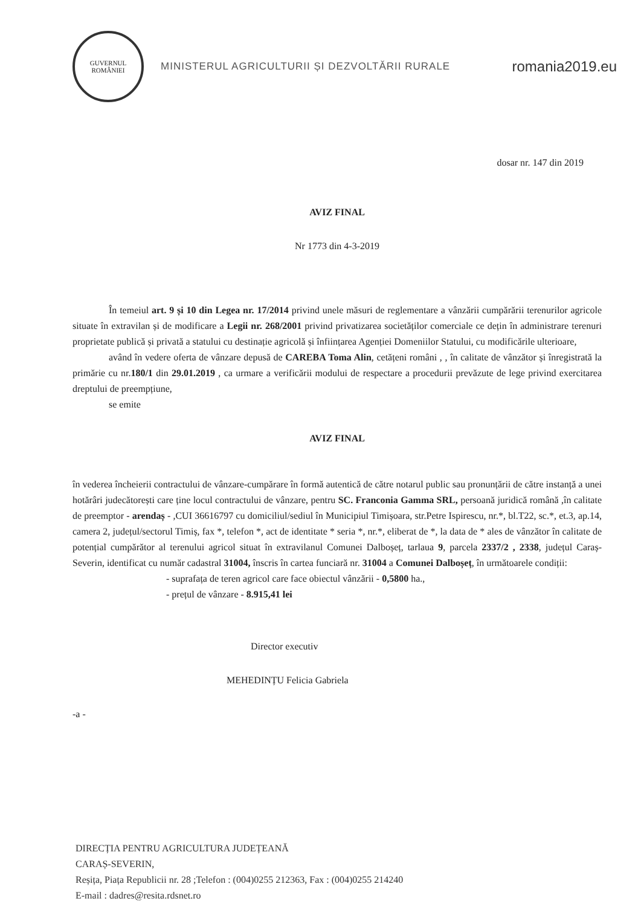GUVERNUL
ROMÂNIEI
MINISTERUL AGRICULTURII ȘI DEZVOLTĂRII RURALE
romania2019.eu
dosar nr. 147 din 2019
AVIZ FINAL
Nr 1773 din 4-3-2019
În temeiul art. 9 și 10 din Legea nr. 17/2014 privind unele măsuri de reglementare a vânzării cumpărării terenurilor agricole situate în extravilan și de modificare a Legii nr. 268/2001 privind privatizarea societăților comerciale ce dețin în administrare terenuri proprietate publică și privată a statului cu destinație agricolă și înființarea Agenției Domeniilor Statului, cu modificările ulterioare,
având în vedere oferta de vânzare depusă de CAREBA Toma Alin, cetățeni români , , în calitate de vânzător și înregistrată la primărie cu nr.180/1 din 29.01.2019 , ca urmare a verificării modului de respectare a procedurii prevăzute de lege privind exercitarea dreptului de preempțiune,
se emite
AVIZ FINAL
în vederea încheierii contractului de vânzare-cumpărare în formă autentică de către notarul public sau pronunțării de către instanță a unei hotărâri judecătorești care ține locul contractului de vânzare, pentru SC. Franconia Gamma SRL, persoană juridică română ,în calitate de preemptor - arendaș - ,CUI 36616797 cu domiciliul/sediul în Municipiul Timișoara, str.Petre Ispirescu, nr.*, bl.T22, sc.*, et.3, ap.14, camera 2, județul/sectorul Timiș, fax *, telefon *, act de identitate * seria *, nr.*, eliberat de *, la data de * ales de vânzător în calitate de potențial cumpărător al terenului agricol situat în extravilanul Comunei Dalboșeț, tarlaua 9, parcela 2337/2 , 2338, județul Caraș-Severin, identificat cu număr cadastral 31004, înscris în cartea funciară nr. 31004 a Comunei Dalboșeț, în următoarele condiții:
- suprafața de teren agricol care face obiectul vânzării - 0,5800 ha.,
- prețul de vânzare - 8.915,41 lei
Director executiv
MEHEDINȚU Felicia Gabriela
-a -
DIRECȚIA PENTRU AGRICULTURA JUDEȚEANĂ
CARAȘ-SEVERIN,
Reșița, Piața Republicii nr. 28 ;Telefon : (004)0255 212363, Fax : (004)0255 214240
E-mail : dadres@resita.rdsnet.ro